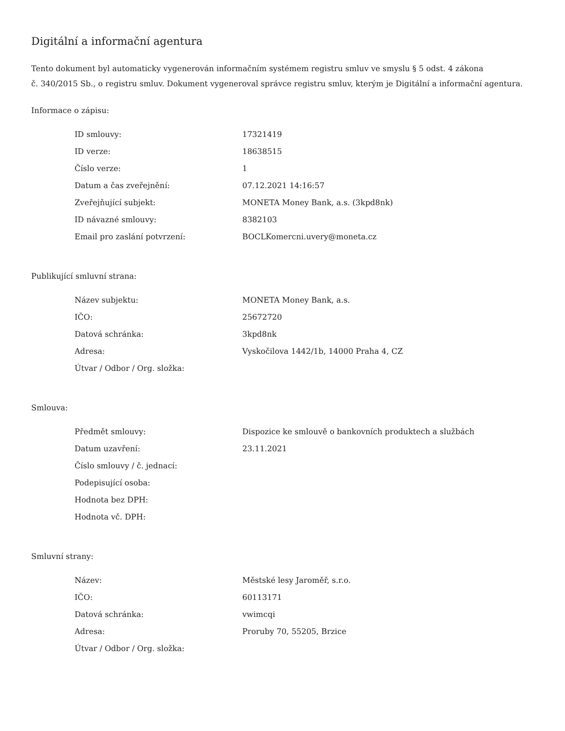Digitální a informační agentura
Tento dokument byl automaticky vygenerován informačním systémem registru smluv ve smyslu § 5 odst. 4 zákona
č. 340/2015 Sb., o registru smluv. Dokument vygeneroval správce registru smluv, kterým je Digitální a informační agentura.
Informace o zápisu:
| ID smlouvy: | 17321419 |
| ID verze: | 18638515 |
| Číslo verze: | 1 |
| Datum a čas zveřejnění: | 07.12.2021 14:16:57 |
| Zveřejňující subjekt: | MONETA Money Bank, a.s. (3kpd8nk) |
| ID návazné smlouvy: | 8382103 |
| Email pro zaslání potvrzení: | BOCLKomercni.uvery@moneta.cz |
Publikující smluvní strana:
| Název subjektu: | MONETA Money Bank, a.s. |
| IČO: | 25672720 |
| Datová schránka: | 3kpd8nk |
| Adresa: | Vyskočilova 1442/1b, 14000 Praha 4, CZ |
| Útvar / Odbor / Org. složka: | |
Smlouva:
| Předmět smlouvy: | Dispozice ke smlouvě o bankovních produktech a službách |
| Datum uzavření: | 23.11.2021 |
| Číslo smlouvy / č. jednací: | |
| Podepisující osoba: | |
| Hodnota bez DPH: | |
| Hodnota vč. DPH: | |
Smluvní strany:
| Název: | Městské lesy Jaroměř, s.r.o. |
| IČO: | 60113171 |
| Datová schránka: | vwimcqi |
| Adresa: | Proruby 70, 55205, Brzice |
| Útvar / Odbor / Org. složka: | |